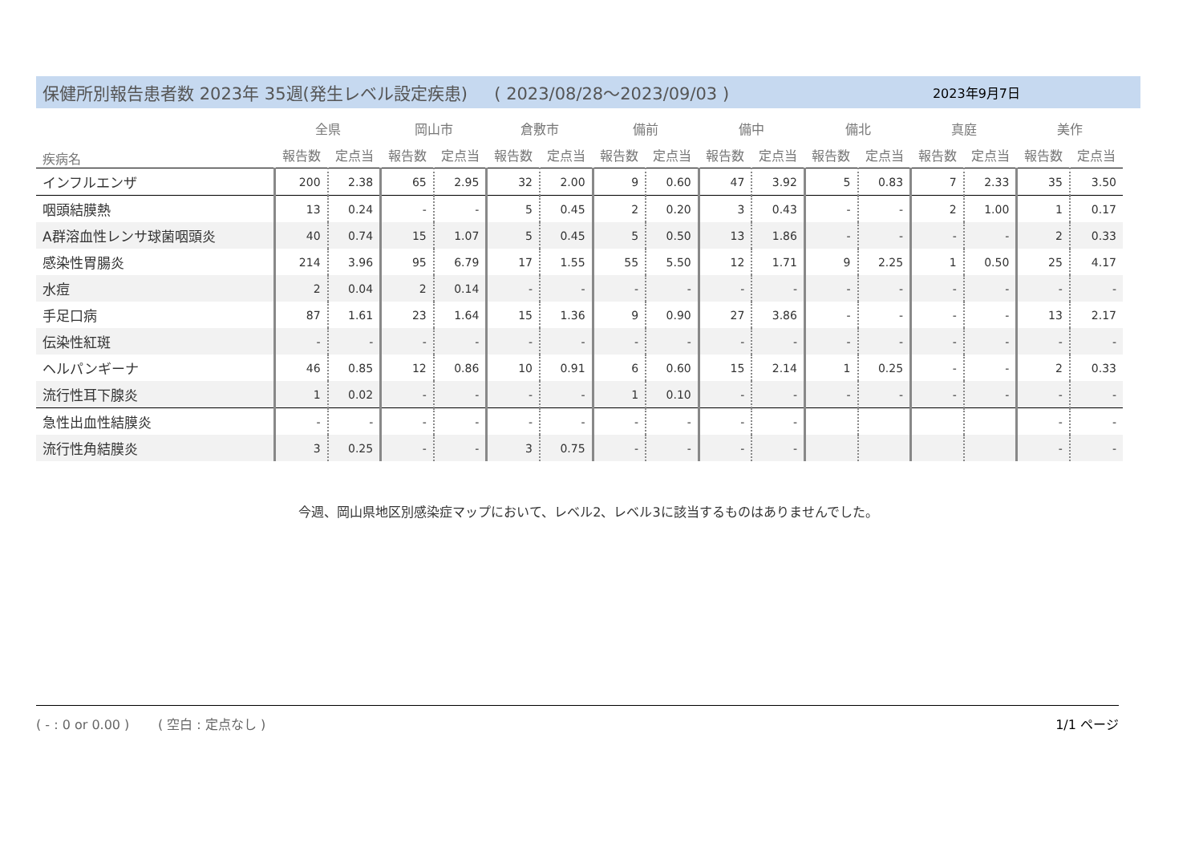保健所別報告患者数 2023年 35週(発生レベル設定疾患) ( 2023/08/28～2023/09/03 ) 2023年9月7日
| 疾病名 | 全県 | | 岡山市 | | 倉敷市 | | 備前 | | 備中 | | 備北 | | 真庭 | | 美作 | |
| --- | --- | --- | --- | --- | --- | --- | --- | --- | --- | --- | --- | --- | --- | --- | --- | --- |
| | 報告数 | 定点当 | 報告数 | 定点当 | 報告数 | 定点当 | 報告数 | 定点当 | 報告数 | 定点当 | 報告数 | 定点当 | 報告数 | 定点当 | 報告数 | 定点当 |
| インフルエンザ | 200 | 2.38 | 65 | 2.95 | 32 | 2.00 | 9 | 0.60 | 47 | 3.92 | 5 | 0.83 | 7 | 2.33 | 35 | 3.50 |
| 咽頭結膜熱 | 13 | 0.24 | - | - | 5 | 0.45 | 2 | 0.20 | 3 | 0.43 | - | - | 2 | 1.00 | 1 | 0.17 |
| A群溶血性レンサ球菌咽頭炎 | 40 | 0.74 | 15 | 1.07 | 5 | 0.45 | 5 | 0.50 | 13 | 1.86 | - | - | - | - | 2 | 0.33 |
| 感染性胃腸炎 | 214 | 3.96 | 95 | 6.79 | 17 | 1.55 | 55 | 5.50 | 12 | 1.71 | 9 | 2.25 | 1 | 0.50 | 25 | 4.17 |
| 水痘 | 2 | 0.04 | 2 | 0.14 | - | - | - | - | - | - | - | - | - | - | - | - |
| 手足口病 | 87 | 1.61 | 23 | 1.64 | 15 | 1.36 | 9 | 0.90 | 27 | 3.86 | - | - | - | - | 13 | 2.17 |
| 伝染性紅斑 | - | - | - | - | - | - | - | - | - | - | - | - | - | - | - | - |
| ヘルパンギーナ | 46 | 0.85 | 12 | 0.86 | 10 | 0.91 | 6 | 0.60 | 15 | 2.14 | 1 | 0.25 | - | - | 2 | 0.33 |
| 流行性耳下腺炎 | 1 | 0.02 | - | - | - | - | 1 | 0.10 | - | - | - | - | - | - | - | - |
| 急性出血性結膜炎 | - | - | - | - | - | - | - | - | - | - | | | | | - | - |
| 流行性角結膜炎 | 3 | 0.25 | - | - | 3 | 0.75 | - | - | - | - | | | | | - | - |
今週、岡山県地区別感染症マップにおいて、レベル2、レベル3に該当するものはありませんでした。
( - : 0 or 0.00 ) ( 空白 : 定点なし ) 1/1 ページ